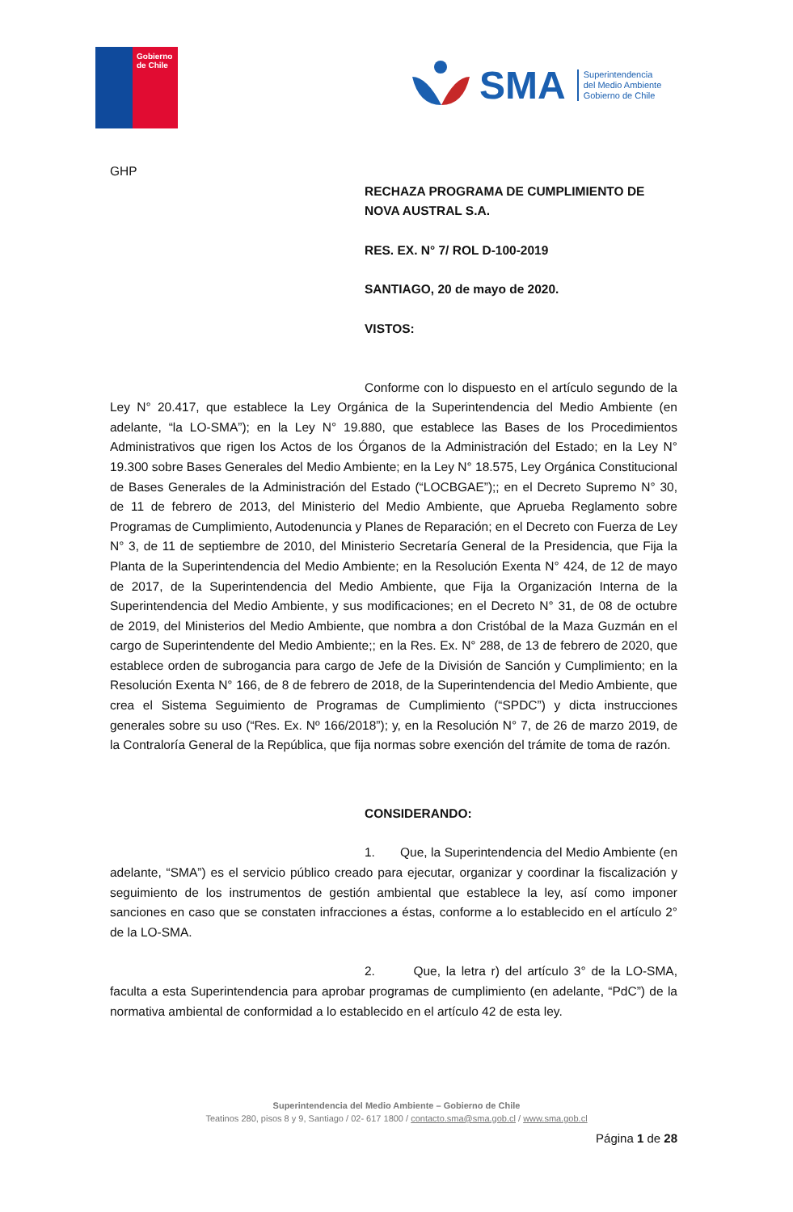Gobierno
de Chile
SMA Superintendencia
del Medio Ambiente
Gobierno de Chile
GHP
RECHAZA PROGRAMA DE CUMPLIMIENTO DE NOVA AUSTRAL S.A.
RES. EX. N° 7/ ROL D-100-2019
SANTIAGO, 20 de mayo de 2020.
VISTOS:
Conforme con lo dispuesto en el artículo segundo de la Ley N° 20.417, que establece la Ley Orgánica de la Superintendencia del Medio Ambiente (en adelante, “la LO-SMA”); en la Ley N° 19.880, que establece las Bases de los Procedimientos Administrativos que rigen los Actos de los Órganos de la Administración del Estado; en la Ley N° 19.300 sobre Bases Generales del Medio Ambiente; en la Ley N° 18.575, Ley Orgánica Constitucional de Bases Generales de la Administración del Estado (“LOCBGAE”);; en el Decreto Supremo N° 30, de 11 de febrero de 2013, del Ministerio del Medio Ambiente, que Aprueba Reglamento sobre Programas de Cumplimiento, Autodenuncia y Planes de Reparación; en el Decreto con Fuerza de Ley N° 3, de 11 de septiembre de 2010, del Ministerio Secretaría General de la Presidencia, que Fija la Planta de la Superintendencia del Medio Ambiente; en la Resolución Exenta N° 424, de 12 de mayo de 2017, de la Superintendencia del Medio Ambiente, que Fija la Organización Interna de la Superintendencia del Medio Ambiente, y sus modificaciones; en el Decreto N° 31, de 08 de octubre de 2019, del Ministerios del Medio Ambiente, que nombra a don Cristóbal de la Maza Guzmán en el cargo de Superintendente del Medio Ambiente;; en la Res. Ex. N° 288, de 13 de febrero de 2020, que establece orden de subrogancia para cargo de Jefe de la División de Sanción y Cumplimiento; en la Resolución Exenta N° 166, de 8 de febrero de 2018, de la Superintendencia del Medio Ambiente, que crea el Sistema Seguimiento de Programas de Cumplimiento (“SPDC”) y dicta instrucciones generales sobre su uso (“Res. Ex. Nº 166/2018”); y, en la Resolución N° 7, de 26 de marzo 2019, de la Contraloría General de la República, que fija normas sobre exención del trámite de toma de razón.
CONSIDERANDO:
1. Que, la Superintendencia del Medio Ambiente (en adelante, “SMA”) es el servicio público creado para ejecutar, organizar y coordinar la fiscalización y seguimiento de los instrumentos de gestión ambiental que establece la ley, así como imponer sanciones en caso que se constaten infracciones a éstas, conforme a lo establecido en el artículo 2° de la LO-SMA.
2. Que, la letra r) del artículo 3° de la LO-SMA, faculta a esta Superintendencia para aprobar programas de cumplimiento (en adelante, “PdC”) de la normativa ambiental de conformidad a lo establecido en el artículo 42 de esta ley.
Superintendencia del Medio Ambiente – Gobierno de Chile
Teatinos 280, pisos 8 y 9, Santiago / 02- 617 1800 / contacto.sma@sma.gob.cl / www.sma.gob.cl
Página 1 de 28